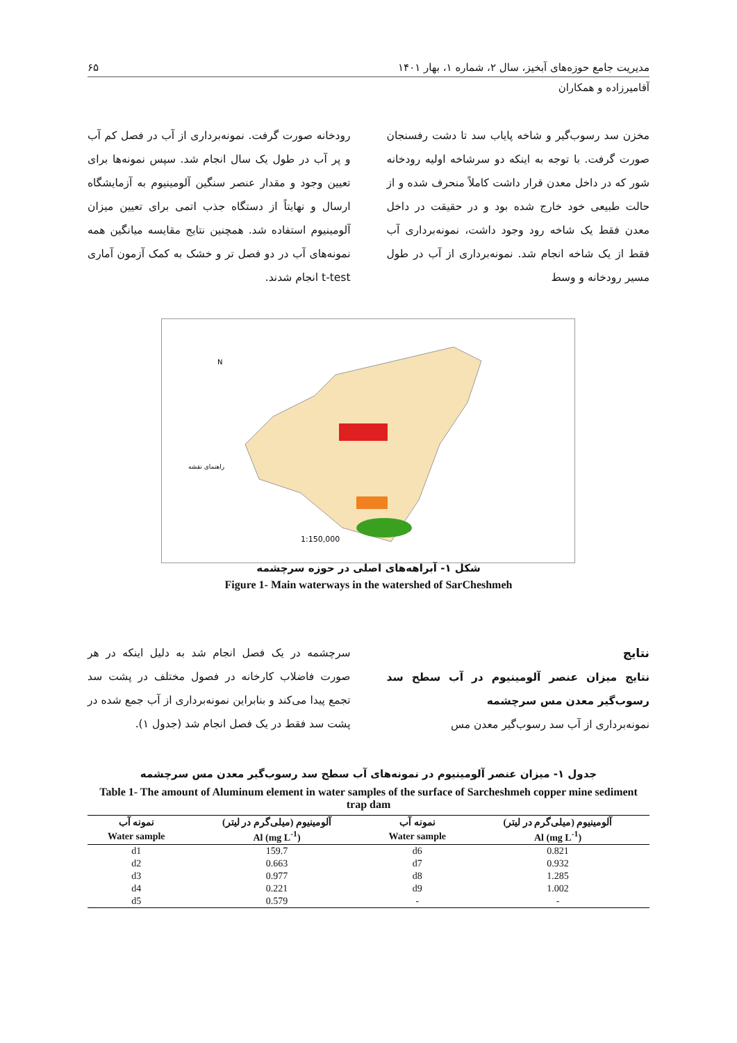مدیریت جامع حوزه‌های آبخیز، سال ۲، شماره ۱، بهار ۱۴۰۱ ۶۵
آقامیرزاده و همکاران
مخزن سد رسوب‌گیر و شاخه پایاب سد تا دشت رفسنجان صورت گرفت. با توجه به اینکه دو سرشاخه اولیه رودخانه شور که در داخل معدن قرار داشت کاملاً منحرف شده و از حالت طبیعی خود خارج شده بود و در حقیقت در داخل معدن فقط یک شاخه رود وجود داشت، نمونه‌برداری آب فقط از یک شاخه انجام شد. نمونه‌برداری از آب در طول مسیر رودخانه و وسط
رودخانه صورت گرفت. نمونه‌برداری از آب در فصل کم آب و پر آب در طول یک سال انجام شد. سپس نمونه‌ها برای تعیین وجود و مقدار عنصر سنگین آلومینیوم به آزمایشگاه ارسال و نهایتاً از دستگاه جذب اتمی برای تعیین میزان آلومینیوم استفاده شد. همچنین نتایج مقایسه میانگین همه نمونه‌های آب در دو فصل تر و خشک به کمک آزمون آماری t-test انجام شدند.
N
1:150,000
راهنمای نقشه
شکل ۱- آبراهه‌های اصلی در حوزه سرچشمه
Figure 1- Main waterways in the watershed of SarCheshmeh
نتایج
نتایج میزان عنصر آلومینیوم در آب سطح سد رسوب‌گیر معدن مس سرچشمه
نمونه‌برداری از آب سد رسوب‌گیر معدن مس
سرچشمه در یک فصل انجام شد به دلیل اینکه در هر صورت فاضلاب کارخانه در فصول مختلف در پشت سد تجمع پیدا می‌کند و بنابراین نمونه‌برداری از آب جمع شده در پشت سد فقط در یک فصل انجام شد (جدول ۱).
جدول ۱- میزان عنصر آلومینیوم در نمونه‌های آب سطح سد رسوب‌گیر معدن مس سرچشمه
Table 1- The amount of Aluminum element in water samples of the surface of Sarcheshmeh copper mine sediment trap dam
| نمونه آب | آلومینیوم (میلی‌گرم در لیتر) | نمونه آب | آلومینیوم (میلی‌گرم در لیتر) |
| --- | --- | --- | --- |
| Water sample | Al (mg L<sup>-1</sup>) | Water sample | Al (mg L<sup>-1</sup>) |
| d1 | 159.7 | d6 | 0.821 |
| d2 | 0.663 | d7 | 0.932 |
| d3 | 0.977 | d8 | 1.285 |
| d4 | 0.221 | d9 | 1.002 |
| d5 | 0.579 | - | - |